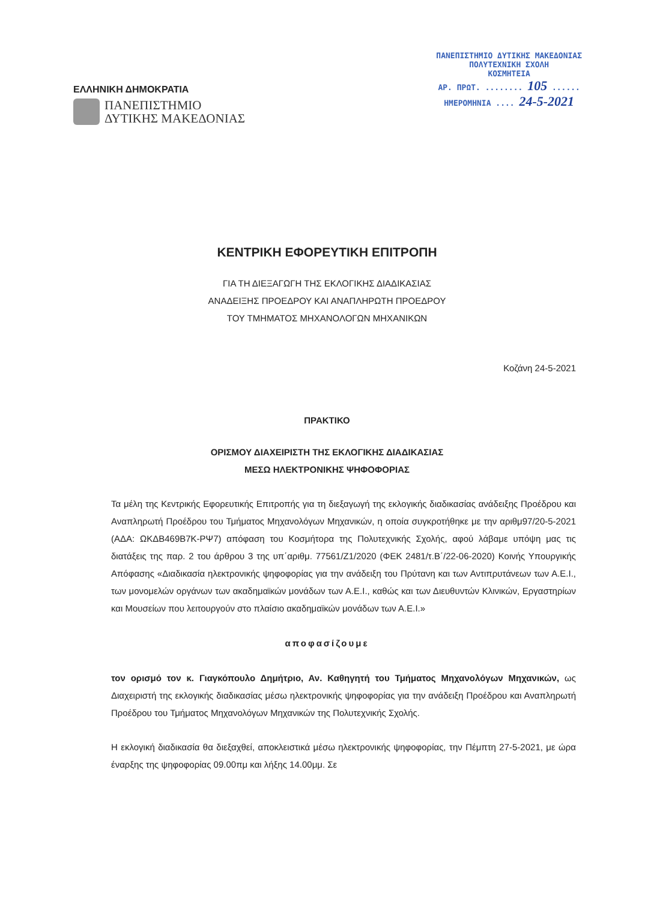ΕΛΛΗΝΙΚΗ ΔΗΜΟΚΡΑΤΙΑ
ΠΑΝΕΠΙΣΤΗΜΙΟ
ΔΥΤΙΚΗΣ ΜΑΚΕΔΟΝΙΑΣ
ΠΑΝΕΠΙΣΤΗΜΙΟ ΔΥΤΙΚΗΣ ΜΑΚΕΔΟΝΙΑΣ
ΠΟΛΥΤΕΧΝΙΚΗ ΣΧΟΛΗ
ΚΟΣΜΗΤΕΙΑ
ΑΡ. ΠΡΩΤ. ........ 105 ......
ΗΜΕΡΟΜΗΝΙΑ .... 24-5-2021
ΚΕΝΤΡΙΚΗ ΕΦΟΡΕΥΤΙΚΗ ΕΠΙΤΡΟΠΗ
ΓΙΑ ΤΗ ΔΙΕΞΑΓΩΓΗ ΤΗΣ ΕΚΛΟΓΙΚΗΣ ΔΙΑΔΙΚΑΣΙΑΣ
ΑΝΑΔΕΙΞΗΣ ΠΡΟΕΔΡΟΥ ΚΑΙ ΑΝΑΠΛΗΡΩΤΗ ΠΡΟΕΔΡΟΥ
ΤΟΥ ΤΜΗΜΑΤΟΣ ΜΗΧΑΝΟΛΟΓΩΝ ΜΗΧΑΝΙΚΩΝ
Κοζάνη 24-5-2021
ΠΡΑΚΤΙΚΟ
ΟΡΙΣΜΟΥ ΔΙΑΧΕΙΡΙΣΤΗ ΤΗΣ ΕΚΛΟΓΙΚΗΣ ΔΙΑΔΙΚΑΣΙΑΣ
ΜΕΣΩ ΗΛΕΚΤΡΟΝΙΚΗΣ ΨΗΦΟΦΟΡΙΑΣ
Τα μέλη της Κεντρικής Εφορευτικής Επιτροπής για τη διεξαγωγή της εκλογικής διαδικασίας ανάδειξης Προέδρου και Αναπληρωτή Προέδρου του Τμήματος Μηχανολόγων Μηχανικών, η οποία συγκροτήθηκε με την αριθμ97/20-5-2021 (ΑΔΑ: ΩΚΔΒ469Β7Κ-ΡΨ7) απόφαση του Κοσμήτορα της Πολυτεχνικής Σχολής, αφού λάβαμε υπόψη μας τις διατάξεις της παρ. 2 του άρθρου 3 της υπ΄αριθμ. 77561/Ζ1/2020 (ΦΕΚ 2481/τ.Β΄/22-06-2020) Κοινής Υπουργικής Απόφασης «Διαδικασία ηλεκτρονικής ψηφοφορίας για την ανάδειξη του Πρύτανη και των Αντιπρυτάνεων των Α.Ε.Ι., των μονομελών οργάνων των ακαδημαϊκών μονάδων των Α.Ε.Ι., καθώς και των Διευθυντών Κλινικών, Εργαστηρίων και Μουσείων που λειτουργούν στο πλαίσιο ακαδημαϊκών μονάδων των Α.Ε.Ι.»
αποφασίζουμε
τον ορισμό τον κ. Γιαγκόπουλο Δημήτριο, Αν. Καθηγητή του Τμήματος Μηχανολόγων Μηχανικών, ως Διαχειριστή της εκλογικής διαδικασίας μέσω ηλεκτρονικής ψηφοφορίας για την ανάδειξη Προέδρου και Αναπληρωτή Προέδρου του Τμήματος Μηχανολόγων Μηχανικών της Πολυτεχνικής Σχολής.
Η εκλογική διαδικασία θα διεξαχθεί, αποκλειστικά μέσω ηλεκτρονικής ψηφοφορίας, την Πέμπτη 27-5-2021, με ώρα έναρξης της ψηφοφορίας 09.00πμ και λήξης 14.00μμ. Σε